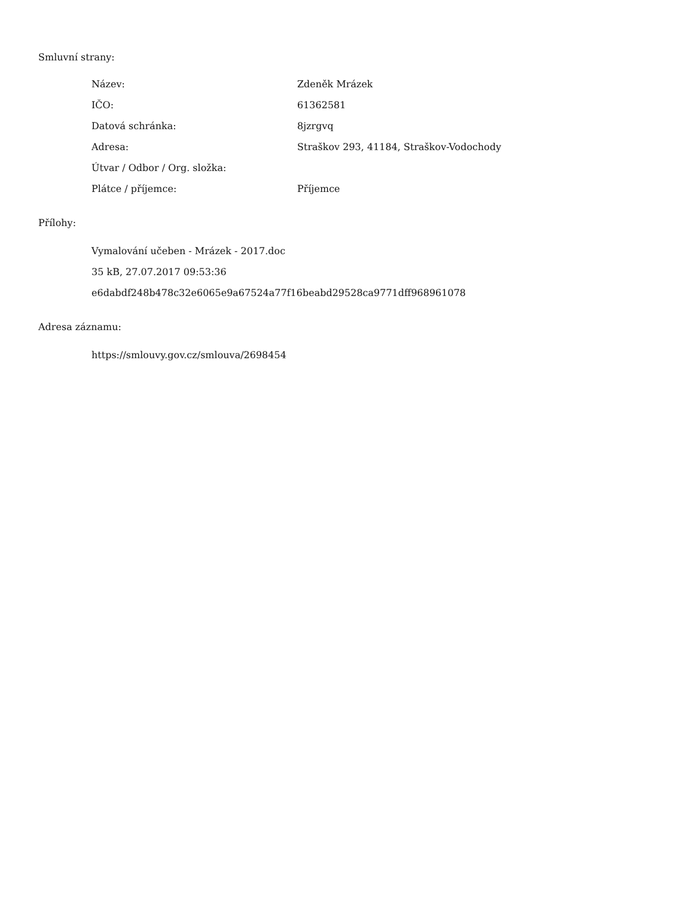Smluvní strany:
| Název: | Zdeněk Mrázek |
| IČO: | 61362581 |
| Datová schránka: | 8jzrgvq |
| Adresa: | Straškov 293, 41184, Straškov-Vodochody |
| Útvar / Odbor / Org. složka: | |
| Plátce / příjemce: | Příjemce |
Přílohy:
Vymalování učeben - Mrázek - 2017.doc
35 kB, 27.07.2017 09:53:36
e6dabdf248b478c32e6065e9a67524a77f16beabd29528ca9771dff968961078
Adresa záznamu:
https://smlouvy.gov.cz/smlouva/2698454